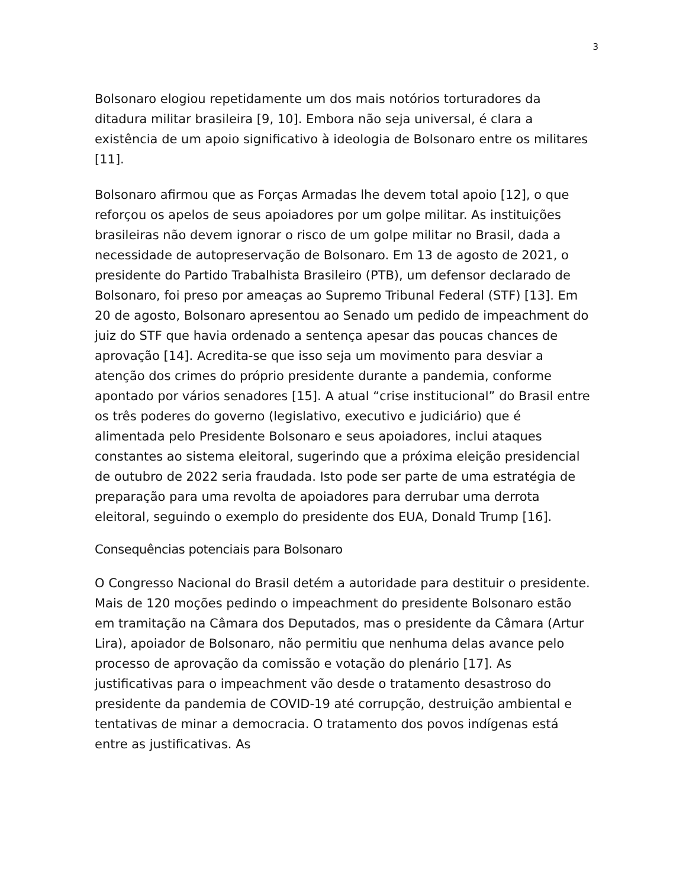3
Bolsonaro elogiou repetidamente um dos mais notórios torturadores da ditadura militar brasileira [9, 10]. Embora não seja universal, é clara a existência de um apoio significativo à ideologia de Bolsonaro entre os militares [11].
Bolsonaro afirmou que as Forças Armadas lhe devem total apoio [12], o que reforçou os apelos de seus apoiadores por um golpe militar. As instituições brasileiras não devem ignorar o risco de um golpe militar no Brasil, dada a necessidade de autopreservação de Bolsonaro. Em 13 de agosto de 2021, o presidente do Partido Trabalhista Brasileiro (PTB), um defensor declarado de Bolsonaro, foi preso por ameaças ao Supremo Tribunal Federal (STF) [13]. Em 20 de agosto, Bolsonaro apresentou ao Senado um pedido de impeachment do juiz do STF que havia ordenado a sentença apesar das poucas chances de aprovação [14]. Acredita-se que isso seja um movimento para desviar a atenção dos crimes do próprio presidente durante a pandemia, conforme apontado por vários senadores [15]. A atual “crise institucional” do Brasil entre os três poderes do governo (legislativo, executivo e judiciário) que é alimentada pelo Presidente Bolsonaro e seus apoiadores, inclui ataques constantes ao sistema eleitoral, sugerindo que a próxima eleição presidencial de outubro de 2022 seria fraudada. Isto pode ser parte de uma estratégia de preparação para uma revolta de apoiadores para derrubar uma derrota eleitoral, seguindo o exemplo do presidente dos EUA, Donald Trump [16].
Consequências potenciais para Bolsonaro
O Congresso Nacional do Brasil detém a autoridade para destituir o presidente. Mais de 120 moções pedindo o impeachment do presidente Bolsonaro estão em tramitação na Câmara dos Deputados, mas o presidente da Câmara (Artur Lira), apoiador de Bolsonaro, não permitiu que nenhuma delas avance pelo processo de aprovação da comissão e votação do plenário [17]. As justificativas para o impeachment vão desde o tratamento desastroso do presidente da pandemia de COVID-19 até corrupção, destruição ambiental e tentativas de minar a democracia. O tratamento dos povos indígenas está entre as justificativas. As